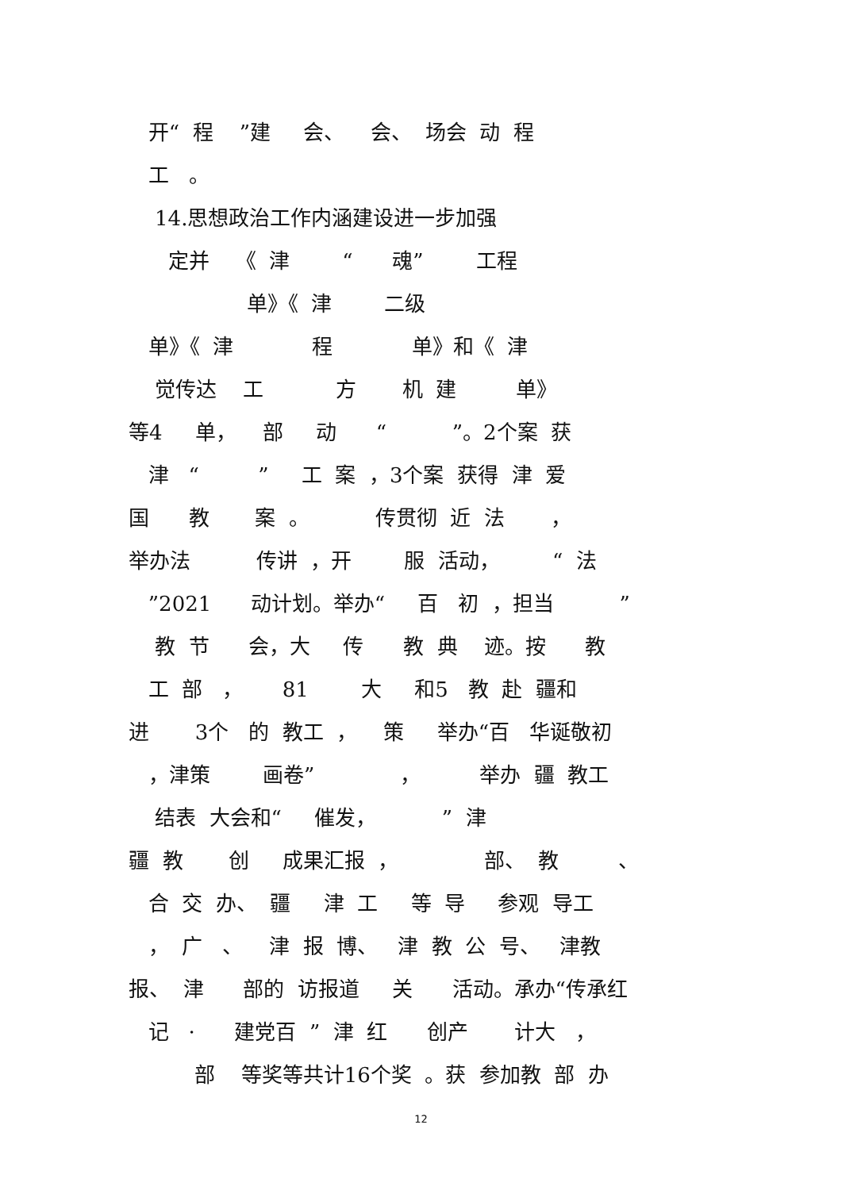开“ 程 ”建 会、 会、 场会 动 程
工 。
14.思想政治工作内涵建设进一步加强
定并 《 津 “ 魂” 工程
单》《 津 二级
单》《 津 程 单》和《 津
觉传达 工 方 机 建 单》
等4 单， 部 动 “ ”。2个案 获
津 “ ” 工 案 ，3个案 获得 津 爱
国 教 案 。 传贯彻 近 法 ，
举办法 传讲 ，开 服 活动， “ 法
”2021 动计划。举办“ 百 初 ，担当 ”
教 节 会，大 传 教 典 迹。按 教
工 部 ， 81 大 和5 教 赴 疆和
进 3个 的 教工 ， 策 举办“百 华诞敬初
，津策 画卷” ， 举办 疆 教工
结表 大会和“ 催发， ” 津
疆 教 创 成果汇报 ， 部、 教 、
合 交 办、 疆 津 工 等 导 参观 导工
， 广 、 津 报 博、 津 教 公 号、 津教
报、 津 部的 访报道 关 活动。承办“传承红
记 · 建党百 ” 津 红 创产 计大 ，
部 等奖等共计16个奖 。获 参加教 部 办
12